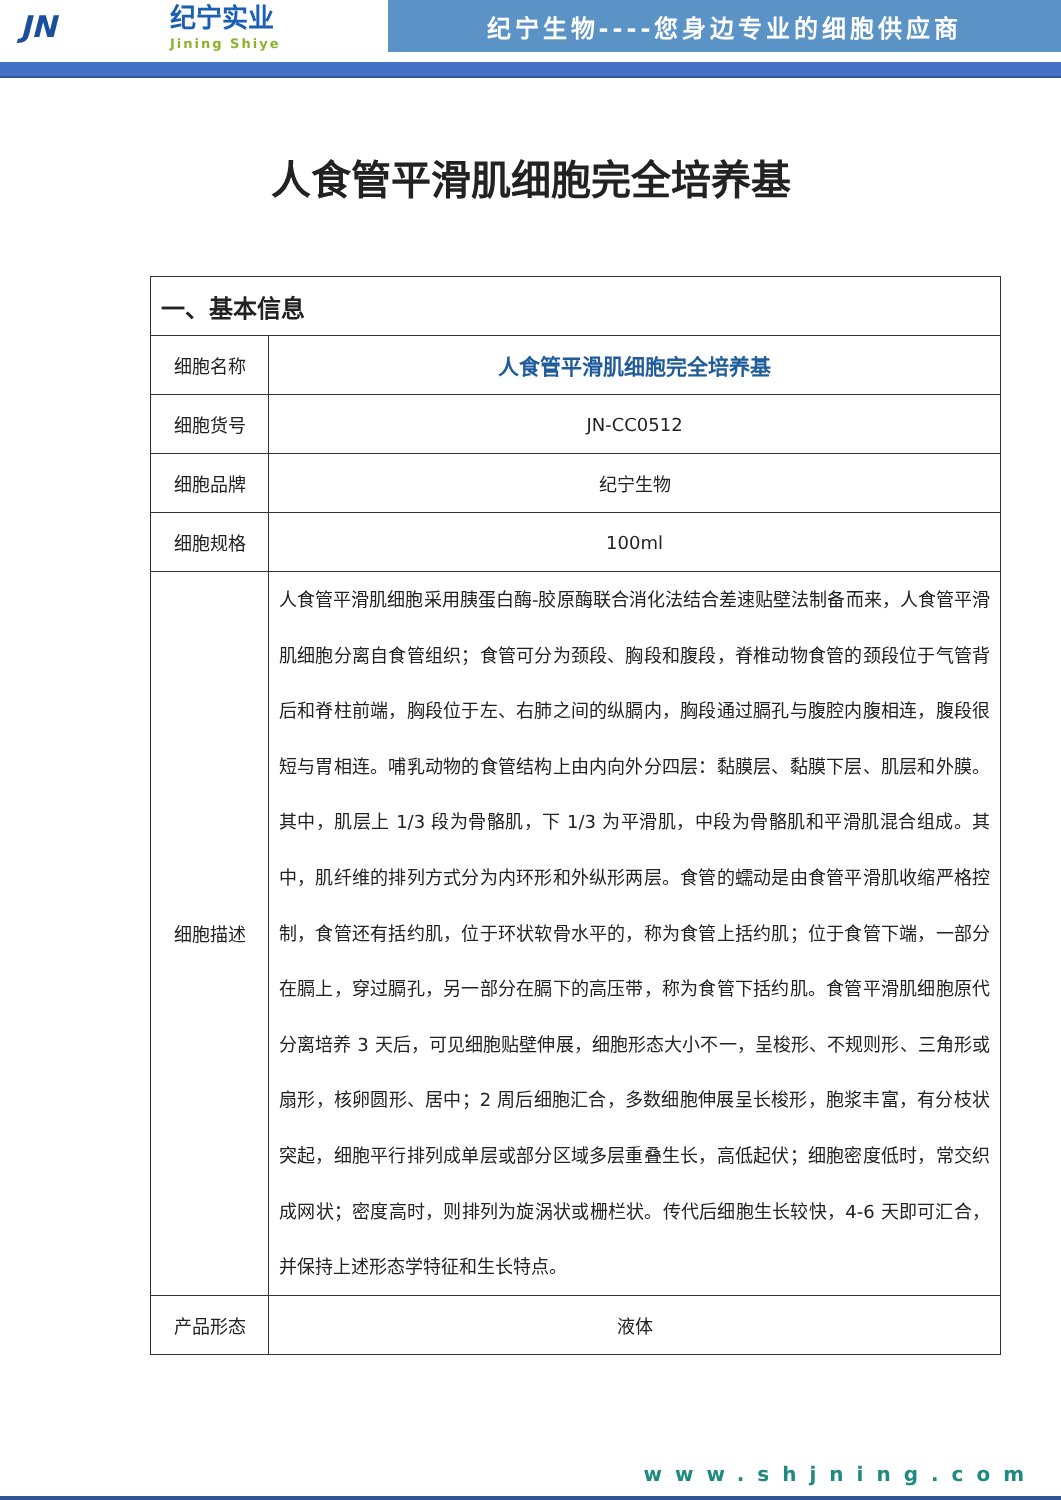JN
纪宁实业
Jining Shiye
纪宁生物----您身边专业的细胞供应商
人食管平滑肌细胞完全培养基
| 一、基本信息 | |
| --- | --- |
| 细胞名称 | 人食管平滑肌细胞完全培养基 |
| 细胞货号 | JN-CC0512 |
| 细胞品牌 | 纪宁生物 |
| 细胞规格 | 100ml |
| 细胞描述 | 人食管平滑肌细胞采用胰蛋白酶-胶原酶联合消化法结合差速贴壁法制备而来，人食管平滑肌细胞分离自食管组织；食管可分为颈段、胸段和腹段，脊椎动物食管的颈段位于气管背后和脊柱前端，胸段位于左、右肺之间的纵膈内，胸段通过膈孔与腹腔内腹相连，腹段很短与胃相连。哺乳动物的食管结构上由内向外分四层：黏膜层、黏膜下层、肌层和外膜。其中，肌层上 1/3 段为骨骼肌，下 1/3 为平滑肌，中段为骨骼肌和平滑肌混合组成。其中，肌纤维的排列方式分为内环形和外纵形两层。食管的蠕动是由食管平滑肌收缩严格控制，食管还有括约肌，位于环状软骨水平的，称为食管上括约肌；位于食管下端，一部分在膈上，穿过膈孔，另一部分在膈下的高压带，称为食管下括约肌。食管平滑肌细胞原代分离培养 3 天后，可见细胞贴壁伸展，细胞形态大小不一，呈梭形、不规则形、三角形或扇形，核卵圆形、居中；2 周后细胞汇合，多数细胞伸展呈长梭形，胞浆丰富，有分枝状突起，细胞平行排列成单层或部分区域多层重叠生长，高低起伏；细胞密度低时，常交织成网状；密度高时，则排列为旋涡状或栅栏状。传代后细胞生长较快，4-6 天即可汇合，并保持上述形态学特征和生长特点。 |
| 产品形态 | 液体 |
www.shjning.com